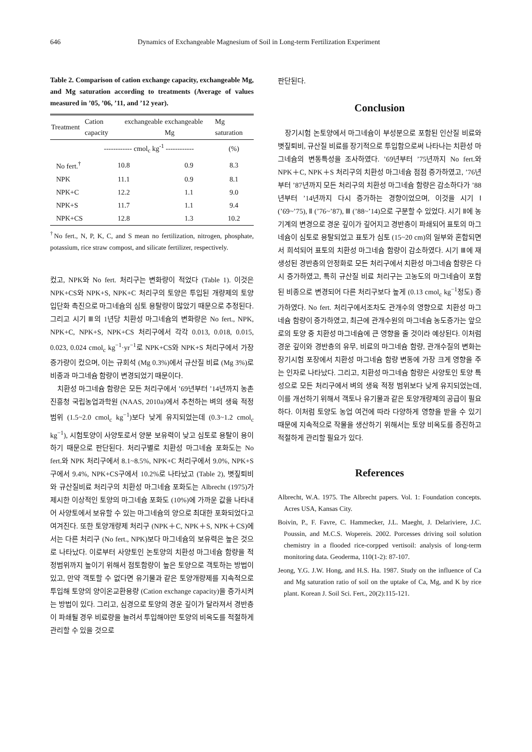646 Dynamics of Exchangeable Magnesium of Soil in Long-term Fertilization Experiment
Table 2. Comparison of cation exchange capacity, exchangeable Mg, and Mg saturation according to treatments (Average of values measured in ’05, ’06, ’11, and ’12 year).
| Treatment | Cation exchangeable capacity | exchangeable Mg | Mg saturation |
| --- | --- | --- | --- |
| | ------------ cmol<sub>c</sub> kg<sup>-1</sup> ------------ | | (%) |
| No fert.<sup>†</sup> | 10.8 | 0.9 | 8.3 |
| NPK | 11.1 | 0.9 | 8.1 |
| NPK+C | 12.2 | 1.1 | 9.0 |
| NPK+S | 11.7 | 1.1 | 9.4 |
| NPK+CS | 12.8 | 1.3 | 10.2 |
<sup>†</sup> No fert., N, P, K, C, and S mean no fertilization, nitrogen, phosphate, potassium, rice straw compost, and silicate fertilizer, respectively.
컸고, NPK와 No fert. 처리구는 변화량이 적었다 (Table 1). 이것은 NPK+CS와 NPK+S, NPK+C 처리구의 토양은 투입된 개량제의 토양 입단화 촉진으로 마그네슘의 심토 용탈량이 많았기 때문으로 추정된다. 그리고 시기 Ⅲ의 1년당 치환성 마그네슘의 변화량은 No fert., NPK, NPK+C, NPK+S, NPK+CS 처리구에서 각각 0.013, 0.018, 0.015, 0.023, 0.024 cmol<sub>c</sub> kg<sup>−1</sup>·yr<sup>−1</sup>로 NPK+CS와 NPK+S 처리구에서 가장 증가량이 컸으며, 이는 규회석 (Mg 0.3%)에서 규산질 비료 (Mg 3%)로 비종과 마그네슘 함량이 변경되었기 때문이다.
치환성 마그네슘 함량은 모든 처리구에서 ’69년부터 ’14년까지 농촌진흥청 국립농업과학원 (NAAS, 2010a)에서 추천하는 벼의 생육 적정 범위 (1.5~2.0 cmol<sub>c</sub> kg<sup>−1</sup>)보다 낮게 유지되었는데 (0.3~1.2 cmol<sub>c</sub> kg<sup>−1</sup>), 시험토양이 사양토로서 양분 보유력이 낮고 심토로 용탈이 용이하기 때문으로 판단된다. 처리구별로 치환성 마그네슘 포화도는 No fert.와 NPK 처리구에서 8.1~8.5%, NPK+C 처리구에서 9.0%, NPK+S구에서 9.4%, NPK+CS구에서 10.2%로 나타났고 (Table 2), 볏짚퇴비와 규산질비료 처리구의 치환성 마그네슘 포화도는 Albrecht (1975)가 제시한 이상적인 토양의 마그네슘 포화도 (10%)에 가까운 값을 나타내어 사양토에서 보유할 수 있는 마그네슘의 양으로 최대한 포화되었다고 여겨진다. 또한 토양개량제 처리구 (NPK＋C, NPK＋S, NPK＋CS)에서는 다른 처리구 (No fert., NPK)보다 마그네슘의 보유력은 높은 것으로 나타났다. 이로부터 사양토인 논토양의 치환성 마그네슘 함량을 적정범위까지 높이기 위해서 점토함량이 높은 토양으로 객토하는 방법이 있고, 만약 객토할 수 없다면 유기물과 같은 토양개량제를 지속적으로 투입해 토양의 양이온교환용량 (Cation exchange capacity)을 증가시켜는 방법이 있다. 그리고, 심경으로 토양의 경운 깊이가 달라져서 경반층이 파쇄될 경우 비료량을 늘려서 투입해야만 토양의 비옥도를 적절하게 관리할 수 있을 것으로
판단된다.
Conclusion
장기시험 논토양에서 마그네슘이 부성분으로 포함된 인산질 비료와 볏짚퇴비, 규산질 비료를 장기적으로 투입함으로써 나타나는 치환성 마그네슘의 변동특성을 조사하였다. ’69년부터 ’75년까지 No fert.와 NPK＋C, NPK＋S 처리구의 치환성 마그네슘 점점 증가하였고, ’76년부터 ’87년까지 모든 처리구의 치환성 마그네슘 함량은 감소하다가 ’88년부터 ’14년까지 다시 증가하는 경향이었으며, 이것을 시기 Ⅰ (’69~’75), Ⅱ (’76~’87), Ⅲ (’88~’14)으로 구분할 수 있었다. 시기 Ⅱ에 농기계의 변경으로 경운 깊이가 깊어지고 경반층이 파쇄되어 표토의 마그네슘이 심토로 용탈되었고 표토가 심토 (15~20 cm)의 일부와 혼합되면서 희석되어 표토의 치환성 마그네슘 함량이 감소하였다. 시기 Ⅲ에 재생성된 경반층의 안정화로 모든 처리구에서 치환성 마그네슘 함량은 다시 증가하였고, 특히 규산질 비료 처리구는 고농도의 마그네슘이 포함된 비종으로 변경되어 다른 처리구보다 높게 (0.13 cmol<sub>c</sub> kg<sup>−1</sup>정도) 증가하였다. No fert. 처리구에서조차도 관개수의 영향으로 치환성 마그네슘 함량이 증가하였고, 최근에 관개수원의 마그네슘 농도증가는 앞으로의 토양 중 치환성 마그네슘에 큰 영향을 줄 것이라 예상된다. 이처럼 경운 깊이와 경반층의 유무, 비료의 마그네슘 함량, 관개수질의 변화는 장기시험 포장에서 치환성 마그네슘 함량 변동에 가장 크게 영향을 주는 인자로 나타났다. 그리고, 치환성 마그네슘 함량은 사양토인 토양 특성으로 모든 처리구에서 벼의 생육 적정 범위보다 낮게 유지되었는데, 이를 개선하기 위해서 객토나 유기물과 같은 토양개량제의 공급이 필요하다. 이처럼 토양도 농업 여건에 따라 다양하게 영향을 받을 수 있기 때문에 지속적으로 작물을 생산하기 위해서는 토양 비옥도를 증진하고 적절하게 관리할 필요가 있다.
References
Albrecht, W.A. 1975. The Albrecht papers. Vol. 1: Foundation concepts. Acres USA, Kansas City.
Boivin, P., F. Favre, C. Hammecker, J.L. Maeght, J. Delariviere, J.C. Poussin, and M.C.S. Wopereis. 2002. Porcesses driving soil solution chemistry in a flooded rice-corpped vertisoil: analysis of long-term monitoring data. Geoderma, 110(1-2): 87-107.
Jeong, Y.G. J.W. Hong, and H.S. Ha. 1987. Study on the influence of Ca and Mg saturation ratio of soil on the uptake of Ca, Mg, and K by rice plant. Korean J. Soil Sci. Fert., 20(2):115-121.